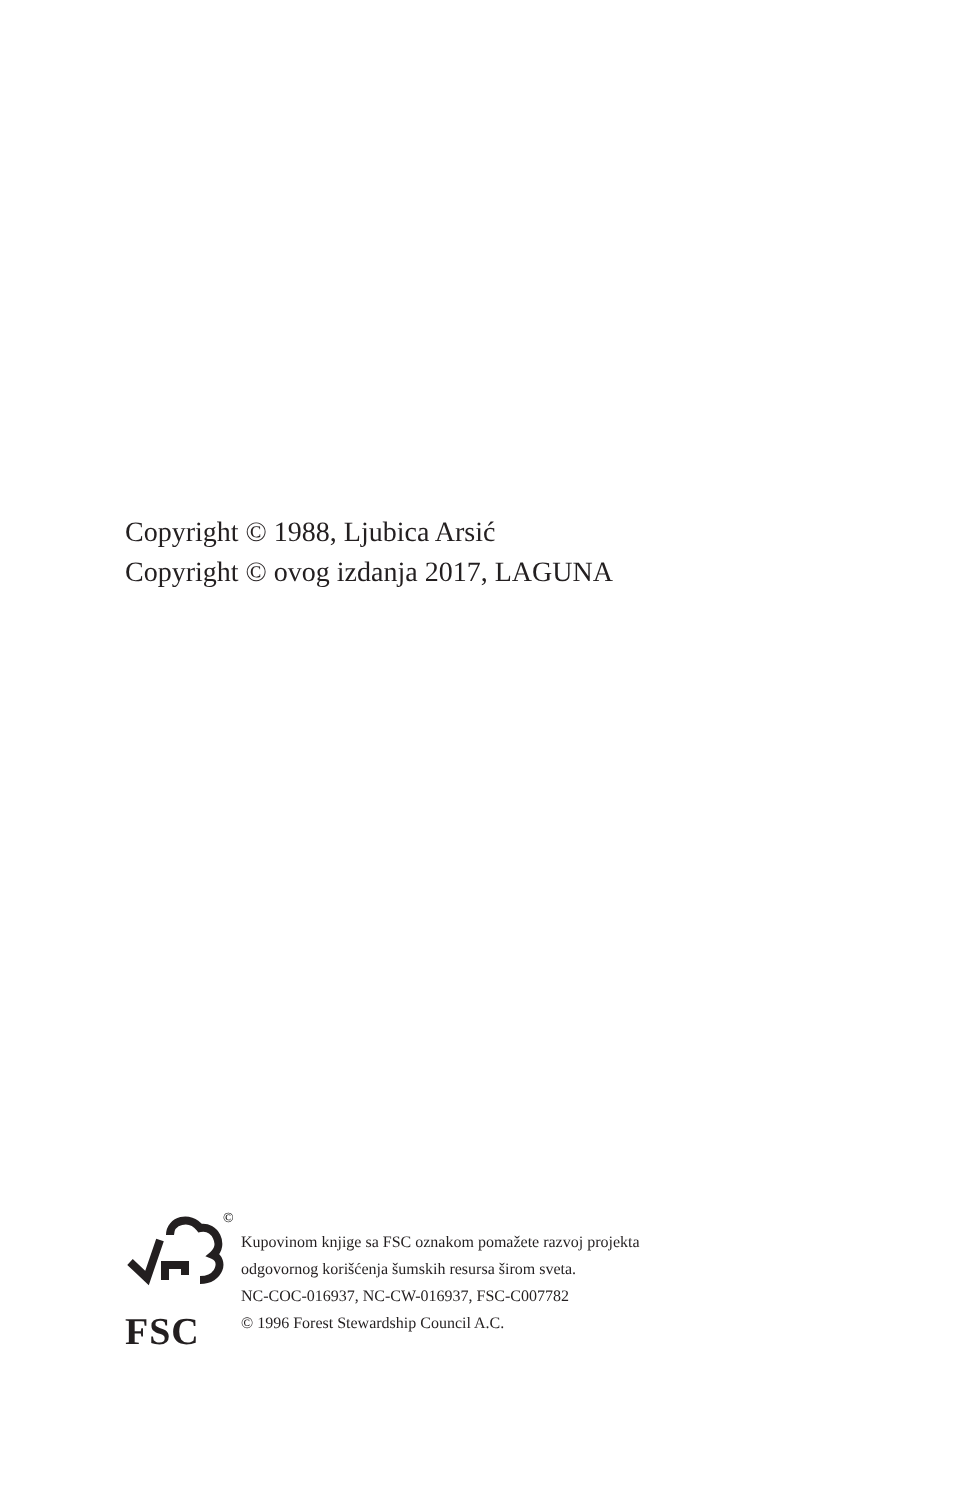Copyright © 1988, Ljubica Arsić
Copyright © ovog izdanja 2017, LAGUNA
©
FSC
Kupovinom knjige sa FSC oznakom pomažete razvoj projekta
odgovornog korišćenja šumskih resursa širom sveta.
NC-COC-016937, NC-CW-016937, FSC-C007782
© 1996 Forest Stewardship Council A.C.